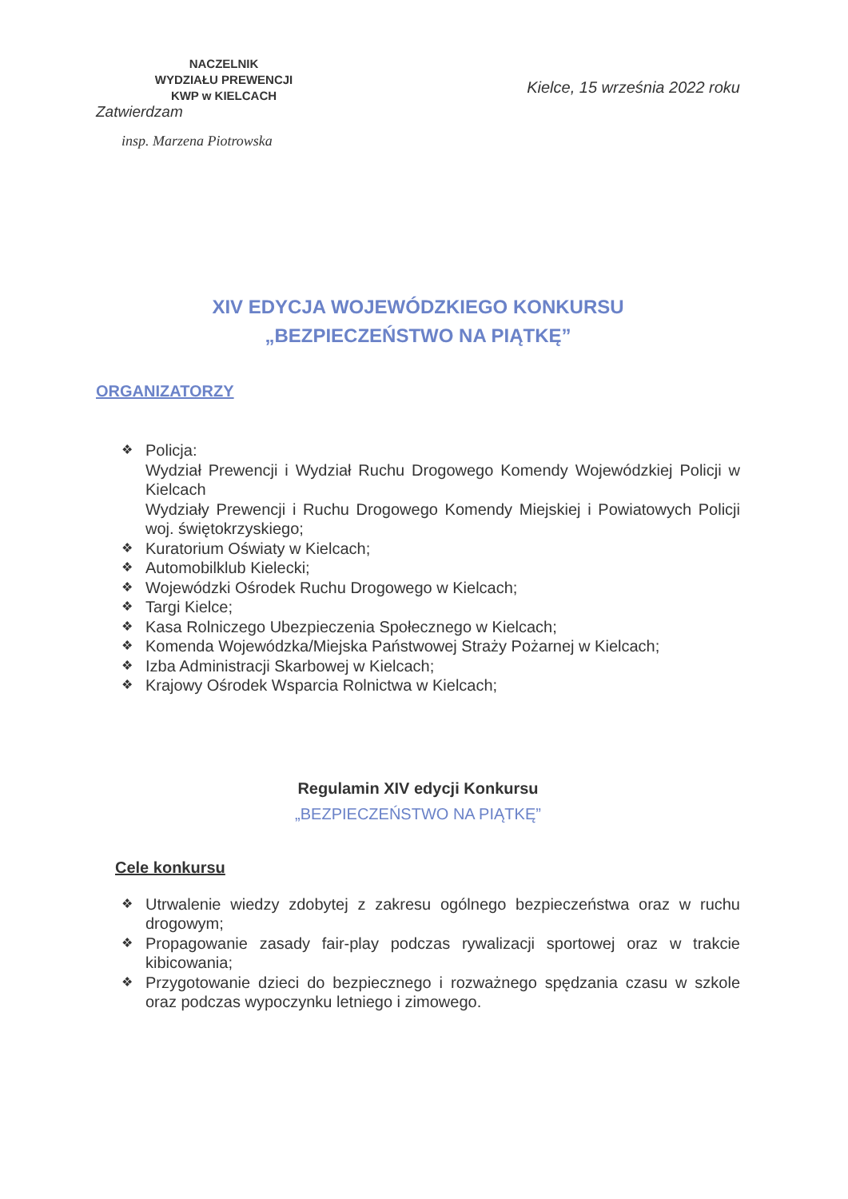NACZELNIK
WYDZIAŁU PREWENCJI
KWP w KIELCACH
Zatwierdzam
insp. Marzena Piotrowska
Kielce, 15 września 2022 roku
XIV EDYCJA WOJEWÓDZKIEGO KONKURSU
„BEZPIECZEŃSTWO NA PIĄTKĘ”
ORGANIZATORZY
❖ Policja:
Wydział Prewencji i Wydział Ruchu Drogowego Komendy Wojewódzkiej Policji w Kielcach
Wydziały Prewencji i Ruchu Drogowego Komendy Miejskiej i Powiatowych Policji woj. świętokrzyskiego;
❖ Kuratorium Oświaty w Kielcach;
❖ Automobilklub Kielecki;
❖ Wojewódzki Ośrodek Ruchu Drogowego w Kielcach;
❖ Targi Kielce;
❖ Kasa Rolniczego Ubezpieczenia Społecznego w Kielcach;
❖ Komenda Wojewódzka/Miejska Państwowej Straży Pożarnej w Kielcach;
❖ Izba Administracji Skarbowej w Kielcach;
❖ Krajowy Ośrodek Wsparcia Rolnictwa w Kielcach;
Regulamin XIV edycji Konkursu
„BEZPIECZEŃSTWO NA PIĄTKĘ”
Cele konkursu
❖ Utrwalenie wiedzy zdobytej z zakresu ogólnego bezpieczeństwa oraz w ruchu drogowym;
❖ Propagowanie zasady fair-play podczas rywalizacji sportowej oraz w trakcie kibicowania;
❖ Przygotowanie dzieci do bezpiecznego i rozważnego spędzania czasu w szkole oraz podczas wypoczynku letniego i zimowego.